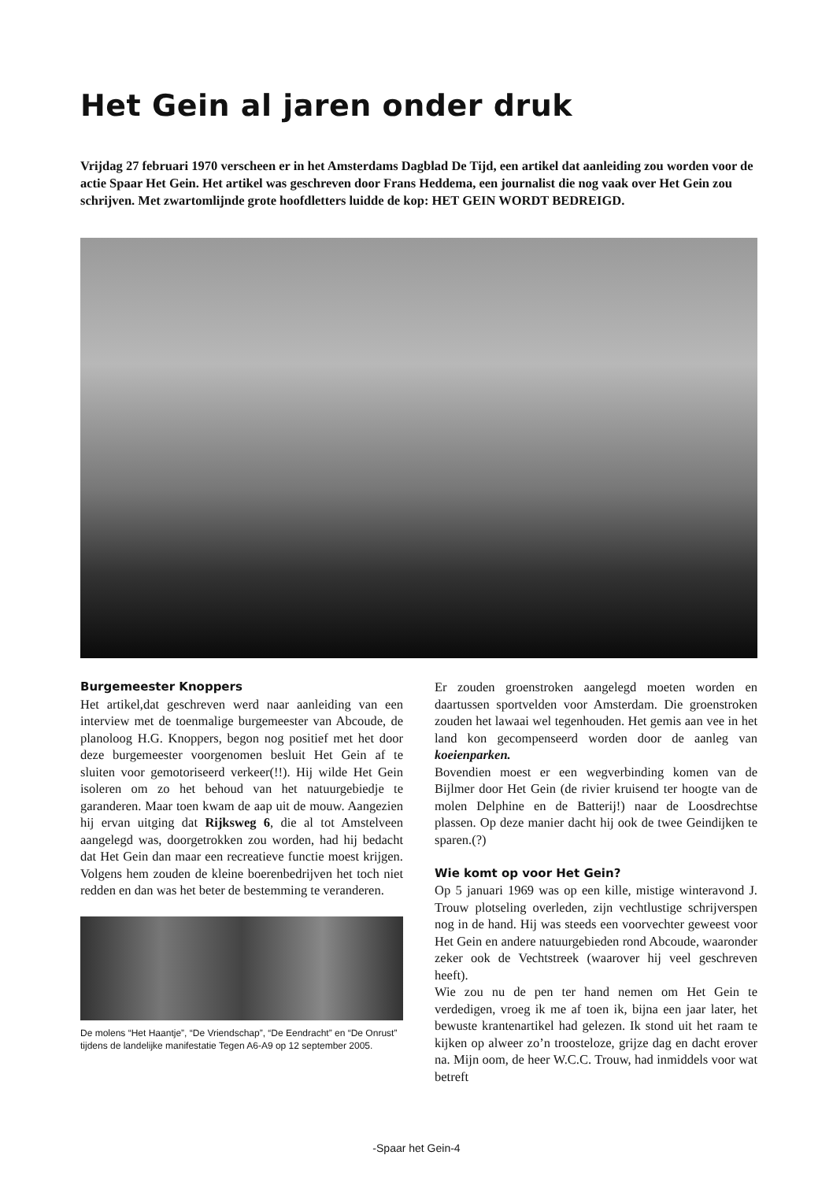Het Gein al jaren onder druk
Vrijdag 27 februari 1970 verscheen er in het Amsterdams Dagblad De Tijd, een artikel dat aanleiding zou worden voor de actie Spaar Het Gein. Het artikel was geschreven door Frans Heddema, een journalist die nog vaak over Het Gein zou schrijven. Met zwartomlijnde grote hoofdletters luidde de kop: HET GEIN WORDT BEDREIGD.
Burgemeester Knoppers
Het artikel,dat geschreven werd naar aanleiding van een interview met de toenmalige burgemeester van Abcoude, de planoloog H.G. Knoppers, begon nog positief met het door deze burgemeester voorgenomen besluit Het Gein af te sluiten voor gemotoriseerd verkeer(!!). Hij wilde Het Gein isoleren om zo het behoud van het natuurgebiedje te garanderen. Maar toen kwam de aap uit de mouw. Aangezien hij ervan uitging dat Rijksweg 6, die al tot Amstelveen aangelegd was, doorgetrokken zou worden, had hij bedacht dat Het Gein dan maar een recreatieve functie moest krijgen. Volgens hem zouden de kleine boerenbedrijven het toch niet redden en dan was het beter de bestemming te veranderen.
De molens “Het Haantje”, “De Vriendschap”, “De Eendracht” en “De Onrust” tijdens de landelijke manifestatie Tegen A6-A9 op 12 september 2005.
Er zouden groenstroken aangelegd moeten worden en daartussen sportvelden voor Amsterdam. Die groenstroken zouden het lawaai wel tegenhouden. Het gemis aan vee in het land kon gecompenseerd worden door de aanleg van koeienparken.
Bovendien moest er een wegverbinding komen van de Bijlmer door Het Gein (de rivier kruisend ter hoogte van de molen Delphine en de Batterij!) naar de Loosdrechtse plassen. Op deze manier dacht hij ook de twee Geindijken te sparen.(?)
Wie komt op voor Het Gein?
Op 5 januari 1969 was op een kille, mistige winteravond J. Trouw plotseling overleden, zijn vechtlustige schrijverspen nog in de hand. Hij was steeds een voorvechter geweest voor Het Gein en andere natuurgebieden rond Abcoude, waaronder zeker ook de Vechtstreek (waarover hij veel geschreven heeft).
Wie zou nu de pen ter hand nemen om Het Gein te verdedigen, vroeg ik me af toen ik, bijna een jaar later, het bewuste krantenartikel had gelezen. Ik stond uit het raam te kijken op alweer zo’n troosteloze, grijze dag en dacht erover na. Mijn oom, de heer W.C.C. Trouw, had inmiddels voor wat betreft
-Spaar het Gein-4